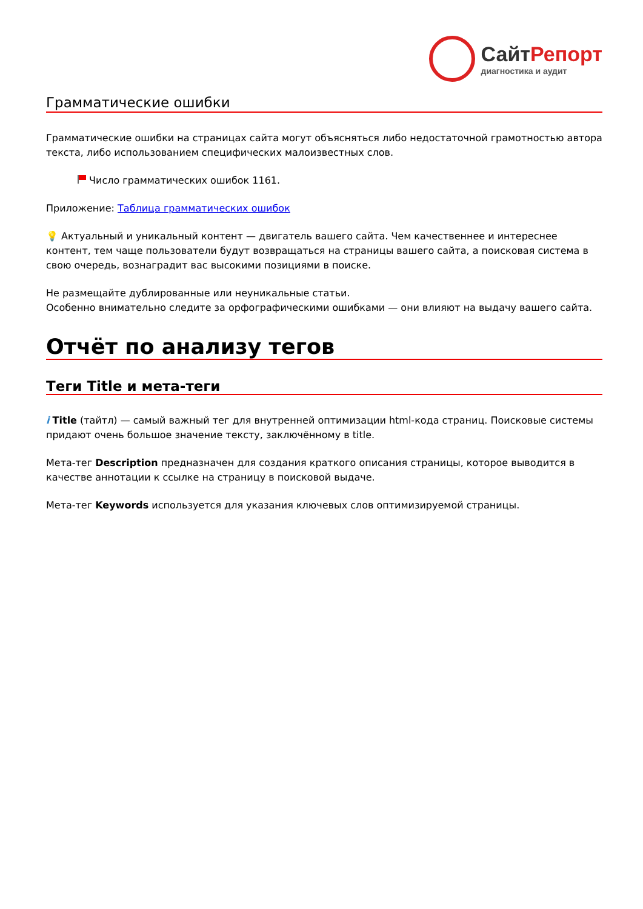СайтРепорт
диагностика и аудит
Грамматические ошибки
Грамматические ошибки на страницах сайта могут объясняться либо недостаточной грамотностью автора текста, либо использованием специфических малоизвестных слов.
Число грамматических ошибок 1161.
Приложение: Таблица грамматических ошибок
💡 Актуальный и уникальный контент — двигатель вашего сайта. Чем качественнее и интереснее контент, тем чаще пользователи будут возвращаться на страницы вашего сайта, а поисковая система в свою очередь, вознаградит вас высокими позициями в поиске.
Не размещайте дублированные или неуникальные статьи.
Особенно внимательно следите за орфографическими ошибками — они влияют на выдачу вашего сайта.
Отчёт по анализу тегов
Теги Title и мета-теги
i Title (тайтл) — самый важный тег для внутренней оптимизации html-кода страниц. Поисковые системы придают очень большое значение тексту, заключённому в title.
Мета-тег Description предназначен для создания краткого описания страницы, которое выводится в качестве аннотации к ссылке на страницу в поисковой выдаче.
Мета-тег Keywords используется для указания ключевых слов оптимизируемой страницы.